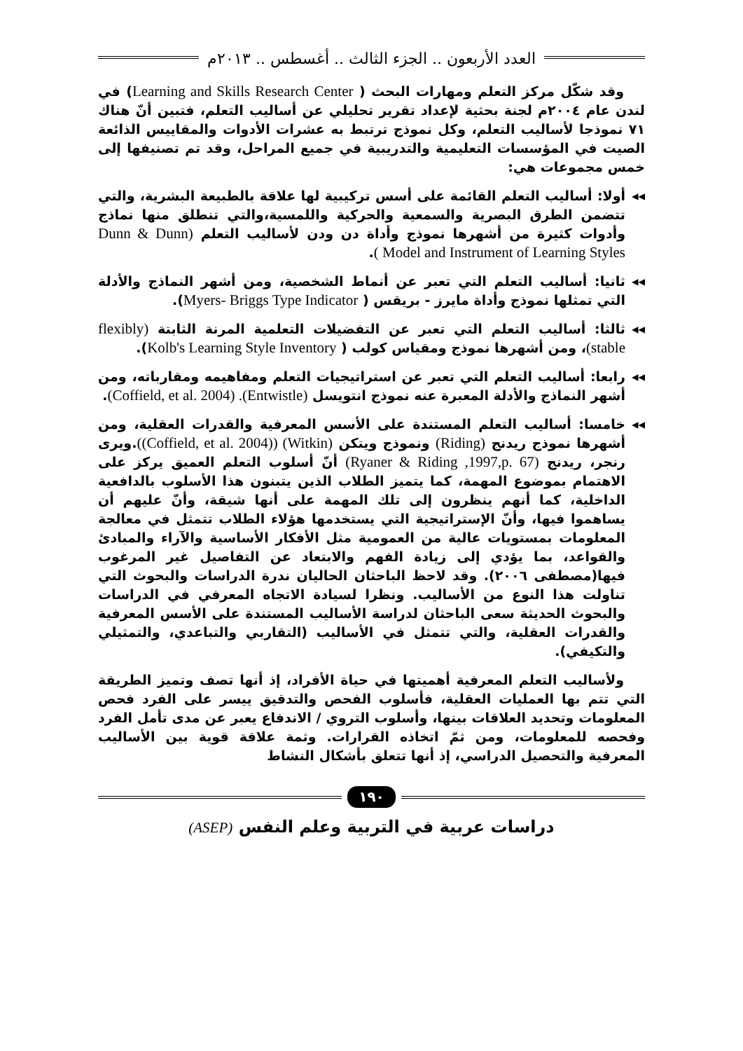العدد الأربعون .. الجزء الثالث .. أغسطس .. ٢٠١٣م
وقد شكّل مركز التعلم ومهارات البحث ( Learning and Skills Research Center) في لندن عام ٢٠٠٤م لجنة بحثية لإعداد تقرير تحليلي عن أساليب التعلم، فتبين أنّ هناك ٧١ نموذجا لأساليب التعلم، وكل نموذج ترتبط به عشرات الأدوات والمقاييس الذائعة الصيت في المؤسسات التعليمية والتدريبية في جميع المراحل، وقد تم تصنيفها إلى خمس مجموعات هي:
◂◂ أولا: أساليب التعلم القائمة على أسس تركيبية لها علاقة بالطبيعة البشرية، والتي تتضمن الطرق البصرية والسمعية والحركية واللمسية،والتي تنطلق منها نماذج وأدوات كثيرة من أشهرها نموذج وأداة دن ودن لأساليب التعلم (Dunn & Dunn Model and Instrument of Learning Styles ).
◂◂ ثانيا: أساليب التعلم التي تعبر عن أنماط الشخصية، ومن أشهر النماذج والأدلة التي تمثلها نموذج وأداة مايرز - بريقس ( Myers- Briggs Type Indicator).
◂◂ ثالثا: أساليب التعلم التي تعبر عن التفضيلات التعلمية المرنة الثابتة (flexibly stable)، ومن أشهرها نموذج ومقياس كولب ( Kolb's Learning Style Inventory).
◂◂ رابعا: أساليب التعلم التي تعبر عن استراتيجيات التعلم ومفاهيمه ومقارباته، ومن أشهر النماذج والأدلة المعبرة عنه نموذج انتويسل (Entwistle). (Coffield, et al. 2004).
◂◂ خامسا: أساليب التعلم المستندة على الأسس المعرفية والقدرات العقلية، ومن أشهرها نموذج ريدنج (Riding) ونموذج ويتكن (Witkin) ((Coffield, et al. 2004)).ويرى رنجر، ريدنج (Ryaner & Riding ,1997,p. 67) أنّ أسلوب التعلم العميق يركز على الاهتمام بموضوع المهمة، كما يتميز الطلاب الذين يتبنون هذا الأسلوب بالدافعية الداخلية، كما أنهم ينظرون إلى تلك المهمة على أنها شيقة، وأنّ عليهم أن يساهموا فيها، وأنّ الإستراتيجية التي يستخدمها هؤلاء الطلاب تتمثل في معالجة المعلومات بمستويات عالية من العمومية مثل الأفكار الأساسية والآراء والمبادئ والقواعد، بما يؤدي إلى زيادة الفهم والابتعاد عن التفاصيل غير المرغوب فيها(مصطفى ٢٠٠٦). وقد لاحظ الباحثان الحاليان ندرة الدراسات والبحوث التي تناولت هذا النوع من الأساليب. ونظرا لسيادة الاتجاه المعرفي في الدراسات والبحوث الحديثة سعى الباحثان لدراسة الأساليب المستندة على الأسس المعرفية والقدرات العقلية، والتي تتمثل في الأساليب (التقاربي والتباعدي، والتمثيلي والتكيفي).
ولأساليب التعلم المعرفية أهميتها في حياة الأفراد، إذ أنها تصف وتميز الطريقة التي تتم بها العمليات العقلية، فأسلوب الفحص والتدقيق ييسر على الفرد فحص المعلومات وتحديد العلاقات بينها، وأسلوب التروي / الاندفاع يعبر عن مدى تأمل الفرد وفحصه للمعلومات، ومن ثمّ اتخاذه القرارات. وثمة علاقة قوية بين الأساليب المعرفية والتحصيل الدراسي، إذ أنها تتعلق بأشكال النشاط
١٩٠
دراسات عربية في التربية وعلم النفس (ASEP)